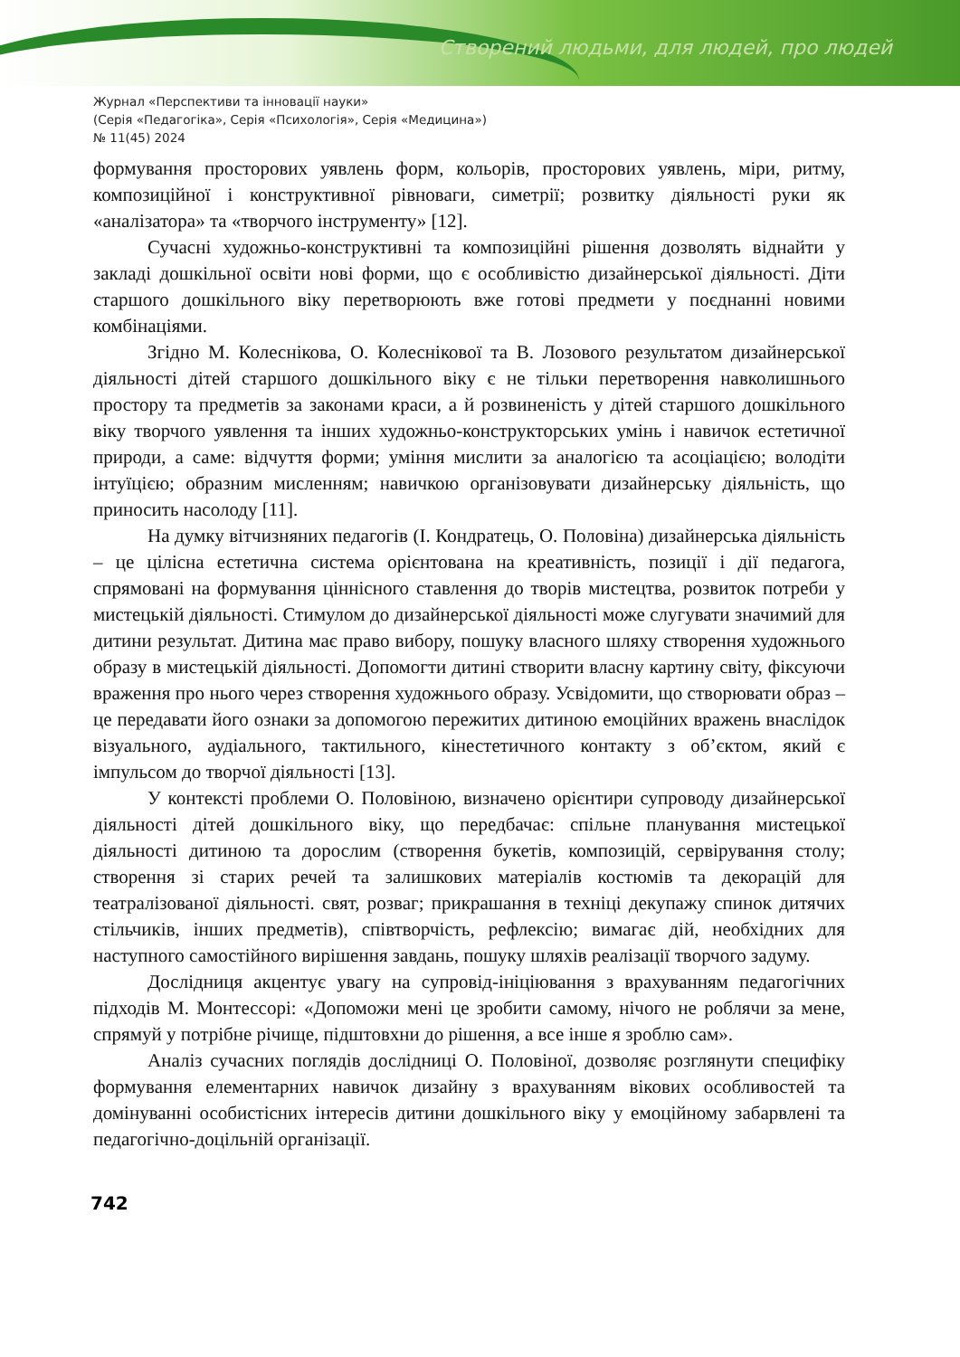Створений людьми, для людей, про людей
Журнал «Перспективи та інновації науки»
(Серія «Педагогіка», Серія «Психологія», Серія «Медицина»)
№ 11(45) 2024
формування просторових уявлень форм, кольорів, просторових уявлень, міри, ритму, композиційної і конструктивної рівноваги, симетрії; розвитку діяльності руки як «аналізатора» та «творчого інструменту» [12].
Сучасні художньо-конструктивні та композиційні рішення дозволять віднайти у закладі дошкільної освіти нові форми, що є особливістю дизайнерської діяльності. Діти старшого дошкільного віку перетворюють вже готові предмети у поєднанні новими комбінаціями.
Згідно М. Колеснікова, О. Колеснікової та В. Лозового результатом дизайнерської діяльності дітей старшого дошкільного віку є не тільки перетворення навколишнього простору та предметів за законами краси, а й розвиненість у дітей старшого дошкільного віку творчого уявлення та інших художньо-конструкторських умінь і навичок естетичної природи, а саме: відчуття форми; уміння мислити за аналогією та асоціацією; володіти інтуїцією; образним мисленням; навичкою організовувати дизайнерську діяльність, що приносить насолоду [11].
На думку вітчизняних педагогів (І. Кондратець, О. Половіна) дизайнерська діяльність – це цілісна естетична система орієнтована на креативність, позиції і дії педагога, спрямовані на формування ціннісного ставлення до творів мистецтва, розвиток потреби у мистецькій діяльності. Стимулом до дизайнерської діяльності може слугувати значимий для дитини результат. Дитина має право вибору, пошуку власного шляху створення художнього образу в мистецькій діяльності. Допомогти дитині створити власну картину світу, фіксуючи враження про нього через створення художнього образу. Усвідомити, що створювати образ – це передавати його ознаки за допомогою пережитих дитиною емоційних вражень внаслідок візуального, аудіального, тактильного, кінестетичного контакту з об’єктом, який є імпульсом до творчої діяльності [13].
У контексті проблеми О. Половіною, визначено орієнтири супроводу дизайнерської діяльності дітей дошкільного віку, що передбачає: спільне планування мистецької діяльності дитиною та дорослим (створення букетів, композицій, сервірування столу; створення зі старих речей та залишкових матеріалів костюмів та декорацій для театралізованої діяльності. свят, розваг; прикрашання в техніці декупажу спинок дитячих стільчиків, інших предметів), співтворчість, рефлексію; вимагає дій, необхідних для наступного самостійного вирішення завдань, пошуку шляхів реалізації творчого задуму.
Дослідниця акцентує увагу на супровід-ініціювання з врахуванням педагогічних підходів М. Монтессорі: «Допоможи мені це зробити самому, нічого не роблячи за мене, спрямуй у потрібне річище, підштовхни до рішення, а все інше я зроблю сам».
Аналіз сучасних поглядів дослідниці О. Половіної, дозволяє розглянути специфіку формування елементарних навичок дизайну з врахуванням вікових особливостей та домінуванні особистісних інтересів дитини дошкільного віку у емоційному забарвлені та педагогічно-доцільній організації.
742